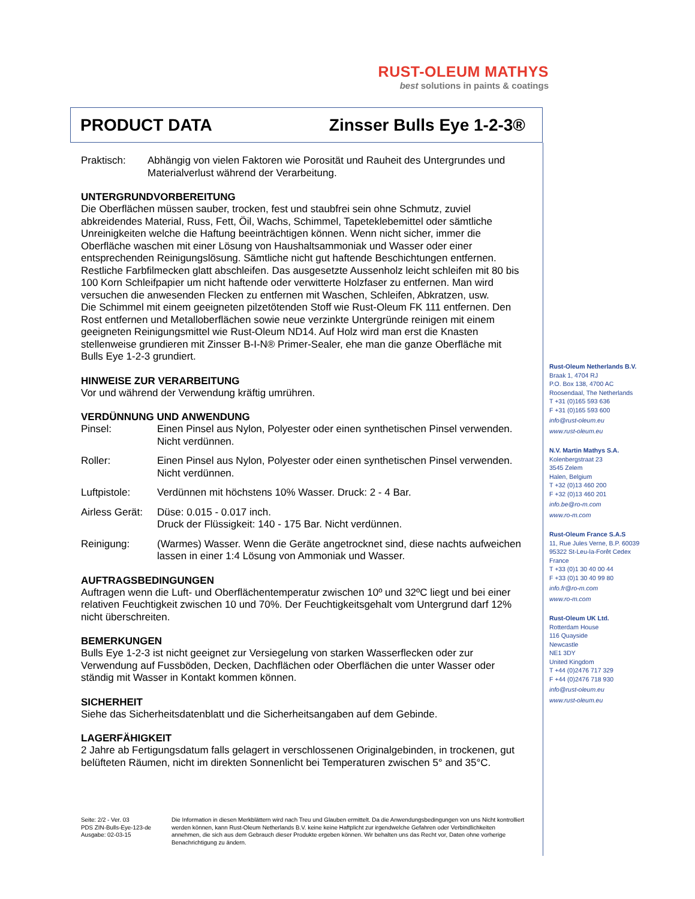RUST-OLEUM MATHYS
best solutions in paints & coatings
PRODUCT DATA Zinsser Bulls Eye 1-2-3®
Praktisch: Abhängig von vielen Faktoren wie Porosität und Rauheit des Untergrundes und Materialverlust während der Verarbeitung.
UNTERGRUNDVORBEREITUNG
Die Oberflächen müssen sauber, trocken, fest und staubfrei sein ohne Schmutz, zuviel abkreidendes Material, Russ, Fett, Öil, Wachs, Schimmel, Tapeteklebemittel oder sämtliche Unreinigkeiten welche die Haftung beeinträchtigen können. Wenn nicht sicher, immer die Oberfläche waschen mit einer Lösung von Haushaltsammoniak und Wasser oder einer entsprechenden Reinigungslösung. Sämtliche nicht gut haftende Beschichtungen entfernen. Restliche Farbfilmecken glatt abschleifen. Das ausgesetzte Aussenholz leicht schleifen mit 80 bis 100 Korn Schleifpapier um nicht haftende oder verwitterte Holzfaser zu entfernen. Man wird versuchen die anwesenden Flecken zu entfernen mit Waschen, Schleifen, Abkratzen, usw.
Die Schimmel mit einem geeigneten pilzetötenden Stoff wie Rust-Oleum FK 111 entfernen. Den Rost entfernen und Metalloberflächen sowie neue verzinkte Untergründe reinigen mit einem geeigneten Reinigungsmittel wie Rust-Oleum ND14. Auf Holz wird man erst die Knasten stellenweise grundieren mit Zinsser B-I-N® Primer-Sealer, ehe man die ganze Oberfläche mit Bulls Eye 1-2-3 grundiert.
HINWEISE ZUR VERARBEITUNG
Vor und während der Verwendung kräftig umrühren.
VERDÜNNUNG UND ANWENDUNG
Pinsel: Einen Pinsel aus Nylon, Polyester oder einen synthetischen Pinsel verwenden. Nicht verdünnen.
Roller: Einen Pinsel aus Nylon, Polyester oder einen synthetischen Pinsel verwenden. Nicht verdünnen.
Luftpistole: Verdünnen mit höchstens 10% Wasser. Druck: 2 - 4 Bar.
Airless Gerät:
Düse: 0.015 - 0.017 inch.
Druck der Flüssigkeit: 140 - 175 Bar. Nicht verdünnen.
Reinigung: (Warmes) Wasser. Wenn die Geräte angetrocknet sind, diese nachts aufweichen lassen in einer 1:4 Lösung von Ammoniak und Wasser.
AUFTRAGSBEDINGUNGEN
Auftragen wenn die Luft- und Oberflächentemperatur zwischen 10º und 32ºC liegt und bei einer relativen Feuchtigkeit zwischen 10 und 70%. Der Feuchtigkeitsgehalt vom Untergrund darf 12% nicht überschreiten.
BEMERKUNGEN
Bulls Eye 1-2-3 ist nicht geeignet zur Versiegelung von starken Wasserflecken oder zur Verwendung auf Fussböden, Decken, Dachflächen oder Oberflächen die unter Wasser oder ständig mit Wasser in Kontakt kommen können.
SICHERHEIT
Siehe das Sicherheitsdatenblatt und die Sicherheitsangaben auf dem Gebinde.
LAGERFÄHIGKEIT
2 Jahre ab Fertigungsdatum falls gelagert in verschlossenen Originalgebinden, in trockenen, gut belüfteten Räumen, nicht im direkten Sonnenlicht bei Temperaturen zwischen 5° and 35°C.
Rust-Oleum Netherlands B.V.
Braak 1, 4704 RJ
P.O. Box 138, 4700 AC
Roosendaal, The Netherlands
T +31 (0)165 593 636
F +31 (0)165 593 600
info@rust-oleum.eu
www.rust-oleum.eu
N.V. Martin Mathys S.A.
Kolenbergstraat 23
3545 Zelem
Halen, Belgium
T +32 (0)13 460 200
F +32 (0)13 460 201
info.be@ro-m.com
www.ro-m.com
Rust-Oleum France S.A.S
11, Rue Jules Verne, B.P. 60039
95322 St-Leu-la-Forêt Cedex
France
T +33 (0)1 30 40 00 44
F +33 (0)1 30 40 99 80
info.fr@ro-m.com
www.ro-m.com
Rust-Oleum UK Ltd.
Rotterdam House
116 Quayside
Newcastle
NE1 3DY
United Kingdom
T +44 (0)2476 717 329
F +44 (0)2476 718 930
info@rust-oleum.eu
www.rust-oleum.eu
Seite: 2/2 - Ver. 03
PDS ZIN-Bulls-Eye-123-de
Ausgabe: 02-03-15
Die Information in diesen Merkblättern wird nach Treu und Glauben ermittelt. Da die Anwendungsbedingungen von uns Nicht kontrolliert werden können, kann Rust-Oleum Netherlands B.V. keine keine Haftplicht zur irgendwelche Gefahren oder Verbindlichkeiten annehmen, die sich aus dem Gebrauch dieser Produkte ergeben können. Wir behalten uns das Recht vor, Daten ohne vorherige Benachrichtigung zu ändern.